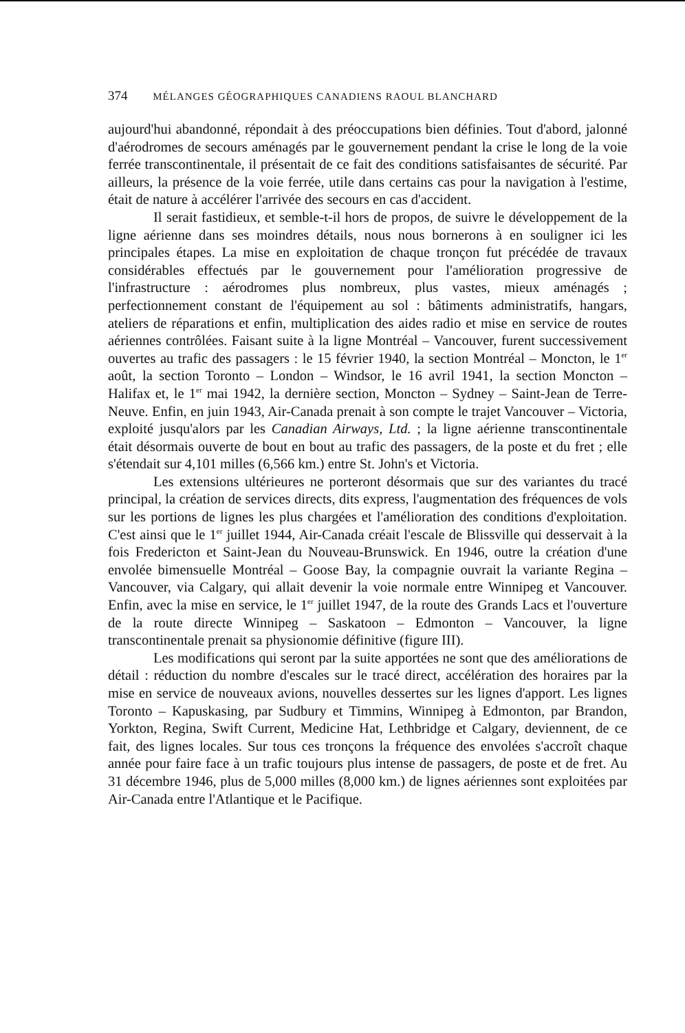374 MÉLANGES GÉOGRAPHIQUES CANADIENS RAOUL BLANCHARD
aujourd'hui abandonné, répondait à des préoccupations bien définies. Tout d'abord, jalonné d'aérodromes de secours aménagés par le gouvernement pendant la crise le long de la voie ferrée transcontinentale, il présentait de ce fait des conditions satisfaisantes de sécurité. Par ailleurs, la présence de la voie ferrée, utile dans certains cas pour la navigation à l'estime, était de nature à accélérer l'arrivée des secours en cas d'accident.
Il serait fastidieux, et semble-t-il hors de propos, de suivre le développement de la ligne aérienne dans ses moindres détails, nous nous bornerons à en souligner ici les principales étapes. La mise en exploitation de chaque tronçon fut précédée de travaux considérables effectués par le gouvernement pour l'amélioration progressive de l'infrastructure : aérodromes plus nombreux, plus vastes, mieux aménagés ; perfectionnement constant de l'équipement au sol : bâtiments administratifs, hangars, ateliers de réparations et enfin, multiplication des aides radio et mise en service de routes aériennes contrôlées. Faisant suite à la ligne Montréal – Vancouver, furent successivement ouvertes au trafic des passagers : le 15 février 1940, la section Montréal – Moncton, le 1<sup>er</sup> août, la section Toronto – London – Windsor, le 16 avril 1941, la section Moncton – Halifax et, le 1<sup>er</sup> mai 1942, la dernière section, Moncton – Sydney – Saint-Jean de Terre-Neuve. Enfin, en juin 1943, Air-Canada prenait à son compte le trajet Vancouver – Victoria, exploité jusqu'alors par les Canadian Airways, Ltd. ; la ligne aérienne transcontinentale était désormais ouverte de bout en bout au trafic des passagers, de la poste et du fret ; elle s'étendait sur 4,101 milles (6,566 km.) entre St. John's et Victoria.
Les extensions ultérieures ne porteront désormais que sur des variantes du tracé principal, la création de services directs, dits express, l'augmentation des fréquences de vols sur les portions de lignes les plus chargées et l'amélioration des conditions d'exploitation. C'est ainsi que le 1<sup>er</sup> juillet 1944, Air-Canada créait l'escale de Blissville qui desservait à la fois Fredericton et Saint-Jean du Nouveau-Brunswick. En 1946, outre la création d'une envolée bimensuelle Montréal – Goose Bay, la compagnie ouvrait la variante Regina – Vancouver, via Calgary, qui allait devenir la voie normale entre Winnipeg et Vancouver. Enfin, avec la mise en service, le 1<sup>er</sup> juillet 1947, de la route des Grands Lacs et l'ouverture de la route directe Winnipeg – Saskatoon – Edmonton – Vancouver, la ligne transcontinentale prenait sa physionomie définitive (figure III).
Les modifications qui seront par la suite apportées ne sont que des améliorations de détail : réduction du nombre d'escales sur le tracé direct, accélération des horaires par la mise en service de nouveaux avions, nouvelles dessertes sur les lignes d'apport. Les lignes Toronto – Kapuskasing, par Sudbury et Timmins, Winnipeg à Edmonton, par Brandon, Yorkton, Regina, Swift Current, Medicine Hat, Lethbridge et Calgary, deviennent, de ce fait, des lignes locales. Sur tous ces tronçons la fréquence des envolées s'accroît chaque année pour faire face à un trafic toujours plus intense de passagers, de poste et de fret. Au 31 décembre 1946, plus de 5,000 milles (8,000 km.) de lignes aériennes sont exploitées par Air-Canada entre l'Atlantique et le Pacifique.